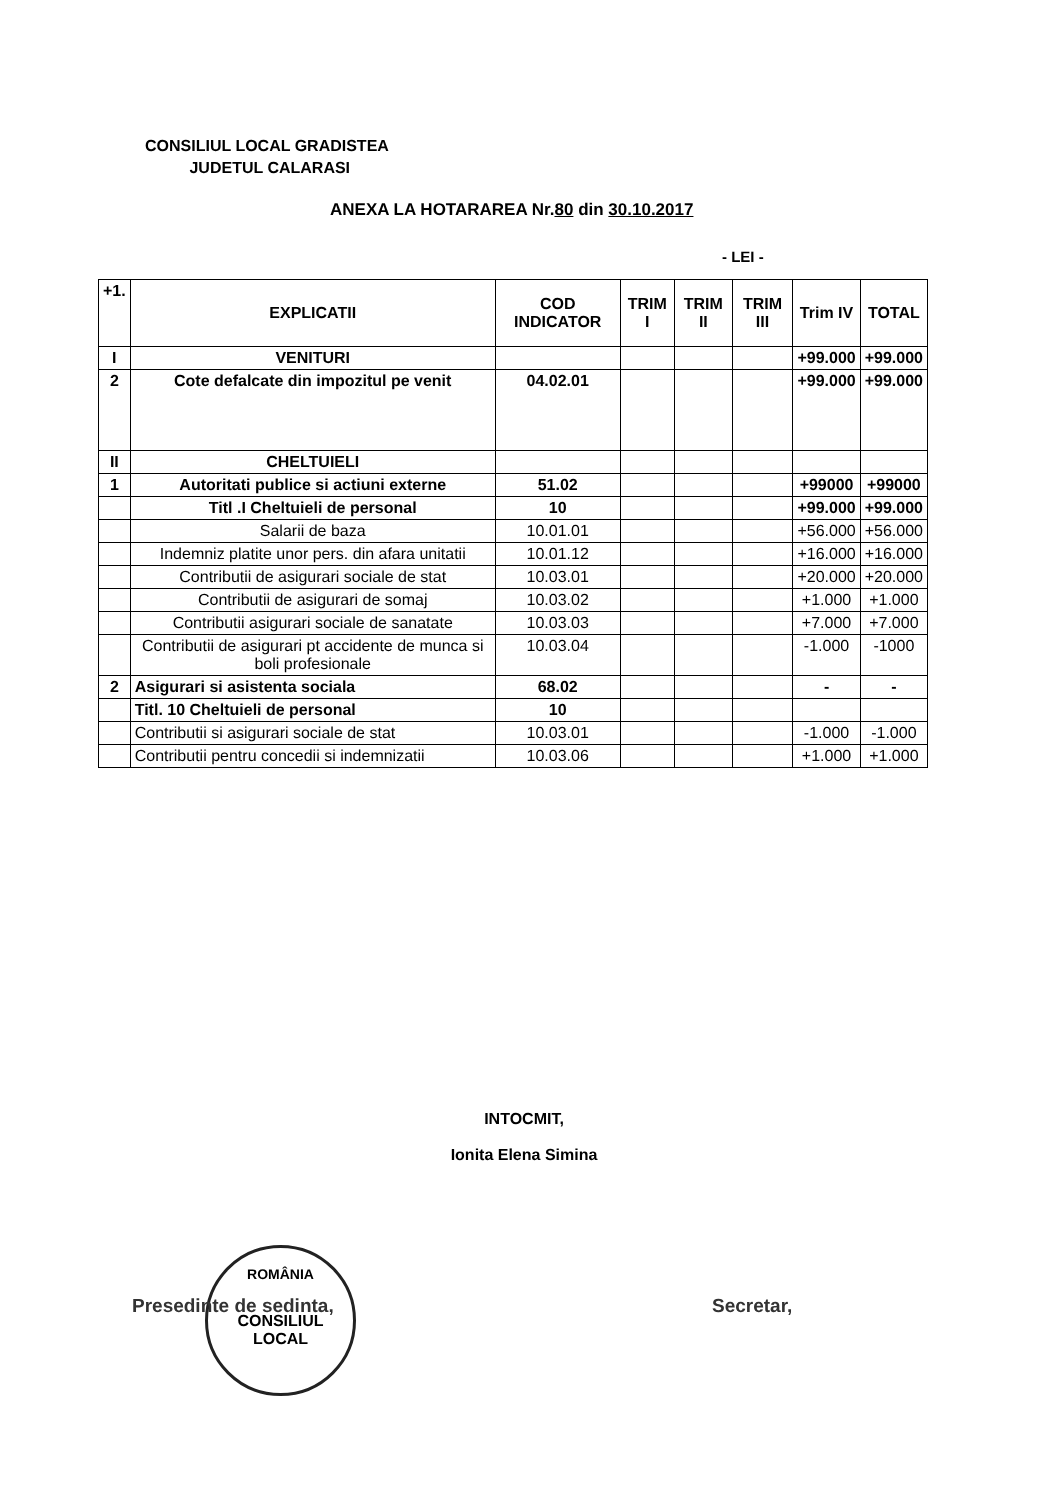CONSILIUL LOCAL GRADISTEA
JUDETUL CALARASI
ANEXA LA HOTARAREA Nr.80 din 30.10.2017
- LEI -
| +1. | EXPLICATII | COD INDICATOR | TRIM I | TRIM II | TRIM III | Trim IV | TOTAL |
| --- | --- | --- | --- | --- | --- | --- | --- |
| I | VENITURI | | | | | +99.000 | +99.000 |
| 2 | Cote defalcate din impozitul pe venit | 04.02.01 | | | | +99.000 | +99.000 |
| II | CHELTUIELI | | | | | | |
| 1 | Autoritati publice si actiuni externe | 51.02 | | | | +99000 | +99000 |
| | Titl .I Cheltuieli de personal | 10 | | | | +99.000 | +99.000 |
| | Salarii de baza | 10.01.01 | | | | +56.000 | +56.000 |
| | Indemniz platite unor pers. din afara unitatii | 10.01.12 | | | | +16.000 | +16.000 |
| | Contributii de asigurari sociale de stat | 10.03.01 | | | | +20.000 | +20.000 |
| | Contributii de asigurari de somaj | 10.03.02 | | | | +1.000 | +1.000 |
| | Contributii asigurari sociale de sanatate | 10.03.03 | | | | +7.000 | +7.000 |
| | Contributii de asigurari pt accidente de munca si boli profesionale | 10.03.04 | | | | -1.000 | -1000 |
| 2 | Asigurari si asistenta sociala | 68.02 | | | | - | - |
| | Titl. 10 Cheltuieli de personal | 10 | | | | | |
| | Contributii si asigurari sociale de stat | 10.03.01 | | | | -1.000 | -1.000 |
| | Contributii pentru concedii si indemnizatii | 10.03.06 | | | | +1.000 | +1.000 |
INTOCMIT,
Ionita Elena Simina
ROMÂNIA
CONSILIUL
LOCAL
Presedinte de sedinta, Secretar,